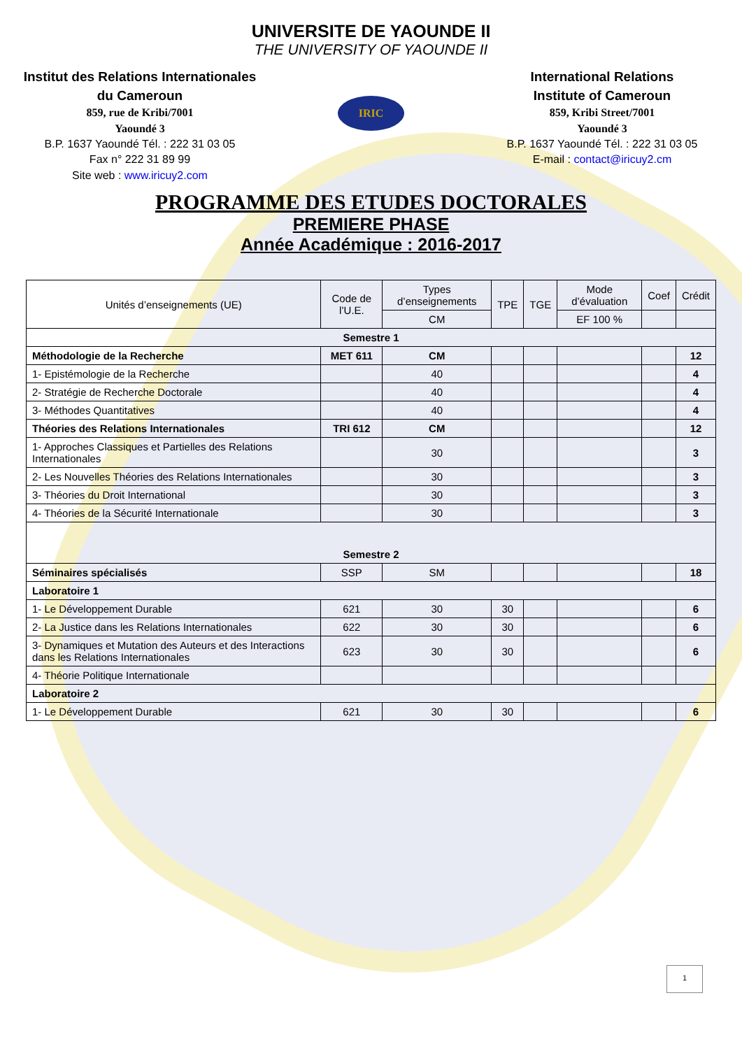UNIVERSITE DE YAOUNDE II
THE UNIVERSITY OF YAOUNDE II
Institut des Relations Internationales du Cameroun
859, rue de Kribi/7001
Yaoundé 3
B.P. 1637 Yaoundé Tél. : 222 31 03 05
Fax n° 222 31 89 99
Site web : www.iricuy2.com
IRIC
International Relations
Institute of Cameroun
859, Kribi Street/7001
Yaoundé 3
B.P. 1637 Yaoundé Tél. : 222 31 03 05
E-mail : contact@iricuy2.cm
PROGRAMME DES ETUDES DOCTORALES
PREMIERE PHASE
Année Académique : 2016-2017
| Unités d’enseignements (UE) | Code de l’U.E. | Types d’enseignements | TPE | TGE | Mode d’évaluation | Coef | Crédit |
| --- | --- | --- | --- | --- | --- | --- | --- |
| | | CM | | | EF 100 % | | |
| Semestre 1 | | | | | | | |
| Méthodologie de la Recherche | MET 611 | CM | | | | | 12 |
| 1- Epistémologie de la Recherche | | 40 | | | | | 4 |
| 2- Stratégie de Recherche Doctorale | | 40 | | | | | 4 |
| 3- Méthodes Quantitatives | | 40 | | | | | 4 |
| Théories des Relations Internationales | TRI 612 | CM | | | | | 12 |
| 1- Approches Classiques et Partielles des Relations Internationales | | 30 | | | | | 3 |
| 2- Les Nouvelles Théories des Relations Internationales | | 30 | | | | | 3 |
| 3- Théories du Droit International | | 30 | | | | | 3 |
| 4- Théories de la Sécurité Internationale | | 30 | | | | | 3 |
| Semestre 2 | | | | | | | |
| Séminaires spécialisés | SSP | SM | | | | | 18 |
| Laboratoire 1 | | | | | | | |
| 1- Le Développement Durable | 621 | 30 | 30 | | | | 6 |
| 2- La Justice dans les Relations Internationales | 622 | 30 | 30 | | | | 6 |
| 3- Dynamiques et Mutation des Auteurs et des Interactions dans les Relations Internationales | 623 | 30 | 30 | | | | 6 |
| 4- Théorie Politique Internationale | | | | | | | |
| Laboratoire 2 | | | | | | | |
| 1- Le Développement Durable | 621 | 30 | 30 | | | | 6 |
1